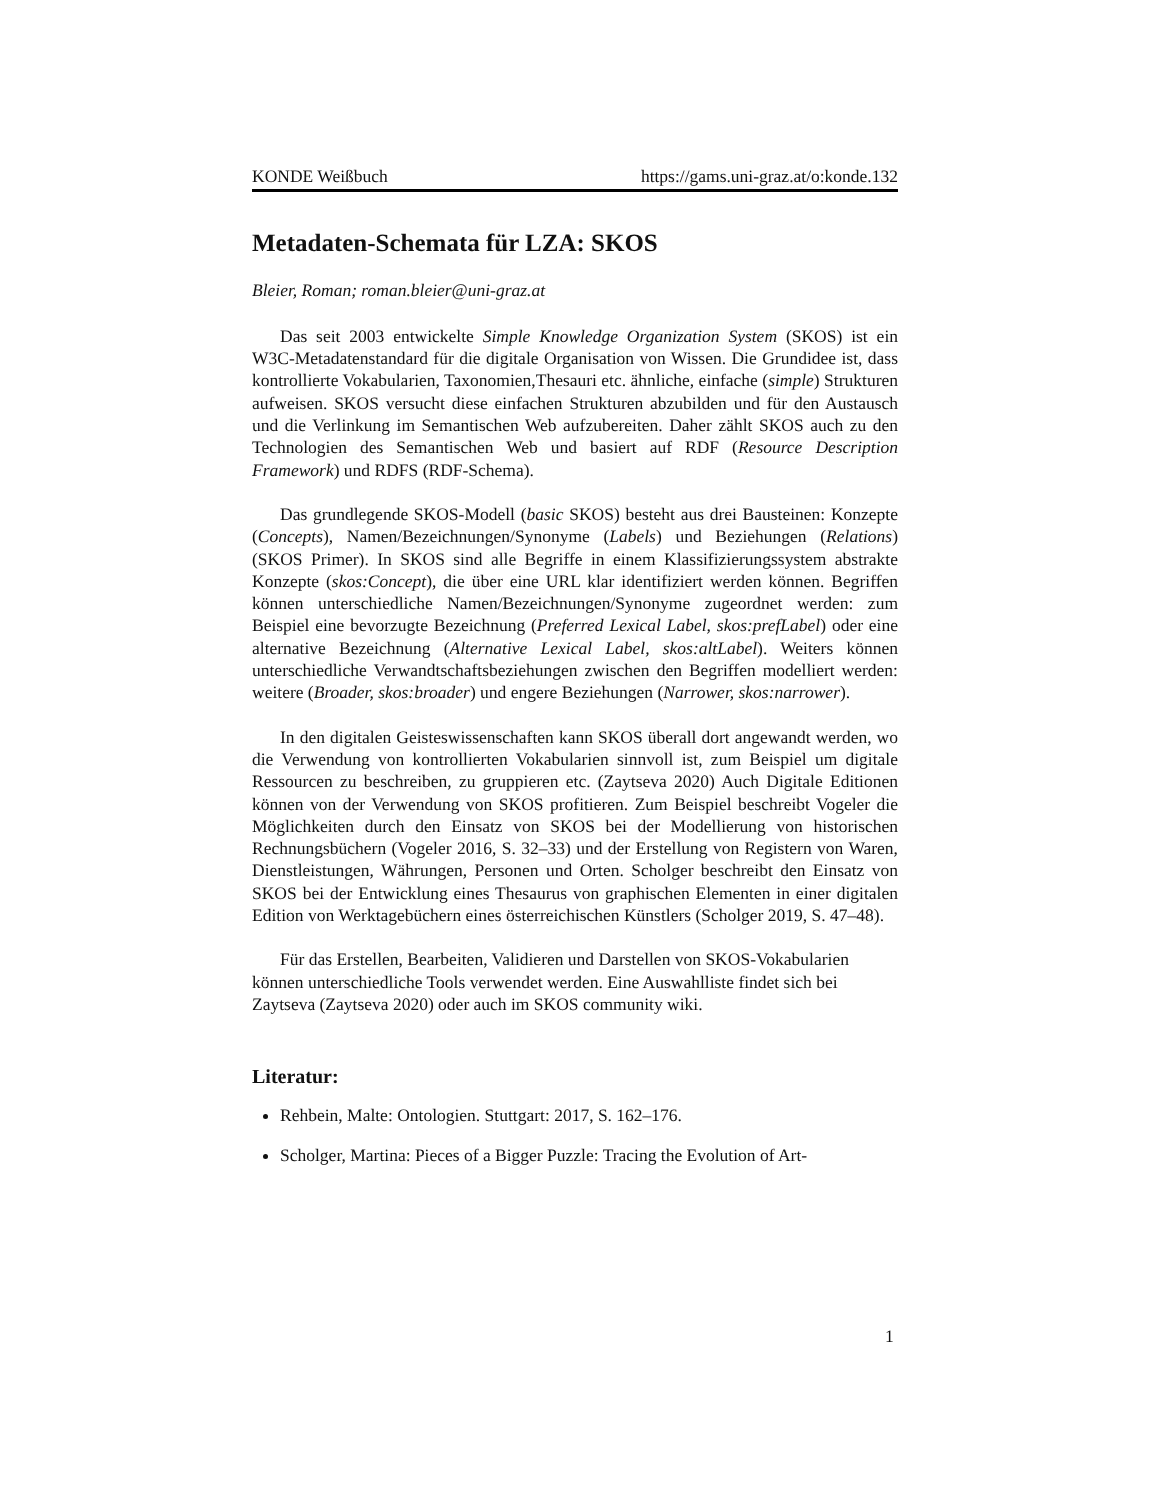KONDE Weißbuch https://gams.uni-graz.at/o:konde.132
Metadaten-Schemata für LZA: SKOS
Bleier, Roman; roman.bleier@uni-graz.at
Das seit 2003 entwickelte Simple Knowledge Organization System (SKOS) ist ein W3C-Metadatenstandard für die digitale Organisation von Wissen. Die Grundidee ist, dass kontrollierte Vokabularien, Taxonomien,Thesauri etc. ähnliche, einfache (simple) Strukturen aufweisen. SKOS versucht diese einfachen Strukturen abzubilden und für den Austausch und die Verlinkung im Semantischen Web aufzubereiten. Daher zählt SKOS auch zu den Technologien des Semantischen Web und basiert auf RDF (Resource Description Framework) und RDFS (RDF-Schema).
Das grundlegende SKOS-Modell (basic SKOS) besteht aus drei Bausteinen: Konzepte (Concepts), Namen/Bezeichnungen/Synonyme (Labels) und Beziehungen (Relations) (SKOS Primer). In SKOS sind alle Begriffe in einem Klassifizierungssystem abstrakte Konzepte (skos:Concept), die über eine URL klar identifiziert werden können. Begriffen können unterschiedliche Namen/Bezeichnungen/Synonyme zugeordnet werden: zum Beispiel eine bevorzugte Bezeichnung (Preferred Lexical Label, skos:prefLabel) oder eine alternative Bezeichnung (Alternative Lexical Label, skos:altLabel). Weiters können unterschiedliche Verwandtschaftsbeziehungen zwischen den Begriffen modelliert werden: weitere (Broader, skos:broader) und engere Beziehungen (Narrower, skos:narrower).
In den digitalen Geisteswissenschaften kann SKOS überall dort angewandt werden, wo die Verwendung von kontrollierten Vokabularien sinnvoll ist, zum Beispiel um digitale Ressourcen zu beschreiben, zu gruppieren etc. (Zaytseva 2020) Auch Digitale Editionen können von der Verwendung von SKOS profitieren. Zum Beispiel beschreibt Vogeler die Möglichkeiten durch den Einsatz von SKOS bei der Modellierung von historischen Rechnungsbüchern (Vogeler 2016, S. 32–33) und der Erstellung von Registern von Waren, Dienstleistungen, Währungen, Personen und Orten. Scholger beschreibt den Einsatz von SKOS bei der Entwicklung eines Thesaurus von graphischen Elementen in einer digitalen Edition von Werktagebüchern eines österreichischen Künstlers (Scholger 2019, S. 47–48).
Für das Erstellen, Bearbeiten, Validieren und Darstellen von SKOS-Vokabularien können unterschiedliche Tools verwendet werden. Eine Auswahlliste findet sich bei Zaytseva (Zaytseva 2020) oder auch im SKOS community wiki.
Literatur:
Rehbein, Malte: Ontologien. Stuttgart: 2017, S. 162–176.
Scholger, Martina: Pieces of a Bigger Puzzle: Tracing the Evolution of Art-
1